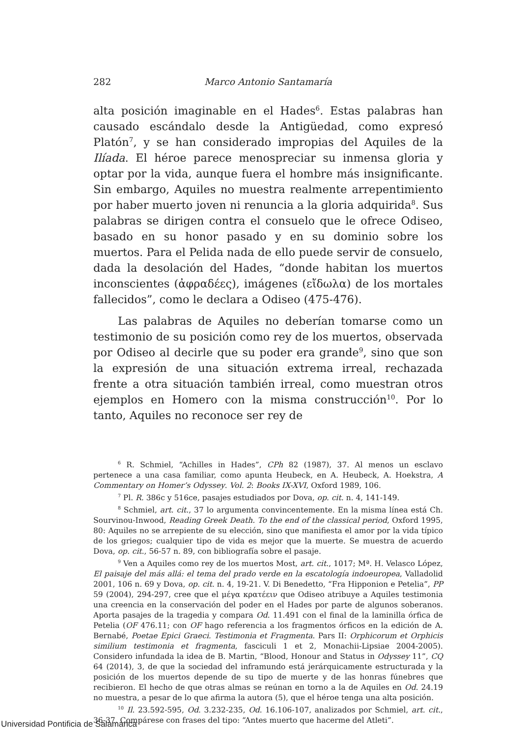282 Marco Antonio Santamaría
alta posición imaginable en el Hades<sup>6</sup>. Estas palabras han causado escándalo desde la Antigüedad, como expresó Platón<sup>7</sup>, y se han considerado impropias del Aquiles de la Ilíada. El héroe parece menospreciar su inmensa gloria y optar por la vida, aunque fuera el hombre más insignificante. Sin embargo, Aquiles no muestra realmente arrepentimiento por haber muerto joven ni renuncia a la gloria adquirida<sup>8</sup>. Sus palabras se dirigen contra el consuelo que le ofrece Odiseo, basado en su honor pasado y en su dominio sobre los muertos. Para el Pelida nada de ello puede servir de consuelo, dada la desolación del Hades, “donde habitan los muertos inconscientes (ἀφραδέες), imágenes (εἴδωλα) de los mortales fallecidos”, como le declara a Odiseo (475-476).
Las palabras de Aquiles no deberían tomarse como un testimonio de su posición como rey de los muertos, observada por Odiseo al decirle que su poder era grande<sup>9</sup>, sino que son la expresión de una situación extrema irreal, rechazada frente a otra situación también irreal, como muestran otros ejemplos en Homero con la misma construcción<sup>10</sup>. Por lo tanto, Aquiles no reconoce ser rey de
<sup>6</sup> R. Schmiel, “Achilles in Hades”, CPh 82 (1987), 37. Al menos un esclavo pertenece a una casa familiar, como apunta Heubeck, en A. Heubeck, A. Hoekstra, A Commentary on Homer’s Odyssey. Vol. 2: Books IX-XVI, Oxford 1989, 106.
<sup>7</sup> Pl. R. 386c y 516ce, pasajes estudiados por Dova, op. cit. n. 4, 141-149.
<sup>8</sup> Schmiel, art. cit., 37 lo argumenta convincentemente. En la misma línea está Ch. Sourvinou-Inwood, Reading Greek Death. To the end of the classical period, Oxford 1995, 80: Aquiles no se arrepiente de su elección, sino que manifiesta el amor por la vida típico de los griegos; cualquier tipo de vida es mejor que la muerte. Se muestra de acuerdo Dova, op. cit., 56-57 n. 89, con bibliografía sobre el pasaje.
<sup>9</sup> Ven a Aquiles como rey de los muertos Most, art. cit., 1017; Mª. H. Velasco López, El paisaje del más allá: el tema del prado verde en la escatología indoeuropea, Valladolid 2001, 106 n. 69 y Dova, op. cit. n. 4, 19-21. V. Di Benedetto, “Fra Hipponion e Petelia”, PP 59 (2004), 294-297, cree que el μέγα κρατέειν que Odiseo atribuye a Aquiles testimonia una creencia en la conservación del poder en el Hades por parte de algunos soberanos. Aporta pasajes de la tragedia y compara Od. 11.491 con el final de la laminilla órfica de Petelia (OF 476.11; con OF hago referencia a los fragmentos órficos en la edición de A. Bernabé, Poetae Epici Graeci. Testimonia et Fragmenta. Pars II: Orphicorum et Orphicis similium testimonia et fragmenta, fasciculi 1 et 2, Monachii-Lipsiae 2004-2005). Considero infundada la idea de B. Martin, “Blood, Honour and Status in Odyssey 11”, CQ 64 (2014), 3, de que la sociedad del inframundo está jerárquicamente estructurada y la posición de los muertos depende de su tipo de muerte y de las honras fúnebres que recibieron. El hecho de que otras almas se reúnan en torno a la de Aquiles en Od. 24.19 no muestra, a pesar de lo que afirma la autora (5), que el héroe tenga una alta posición.
<sup>10</sup> Il. 23.592-595, Od. 3.232-235, Od. 16.106-107, analizados por Schmiel, art. cit., 36-37. Compárese con frases del tipo: “Antes muerto que hacerme del Atleti”.
Universidad Pontificia de Salamanca